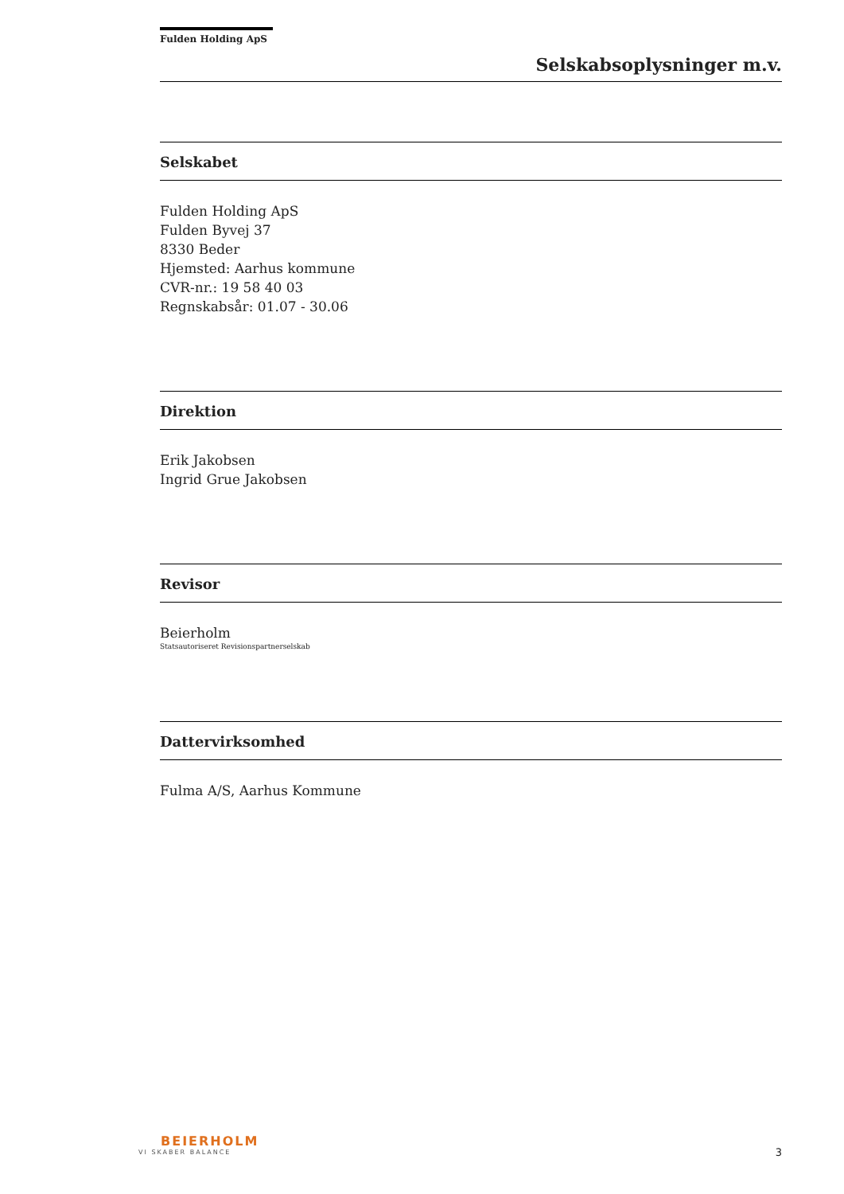Fulden Holding ApS
Selskabsoplysninger m.v.
Selskabet
Fulden Holding ApS
Fulden Byvej 37
8330 Beder
Hjemsted: Aarhus kommune
CVR-nr.: 19 58 40 03
Regnskabsår: 01.07 - 30.06
Direktion
Erik Jakobsen
Ingrid Grue Jakobsen
Revisor
Beierholm
Statsautoriseret Revisionspartnerselskab
Dattervirksomhed
Fulma A/S, Aarhus Kommune
BEIERHOLM
VI SKABER BALANCE
3